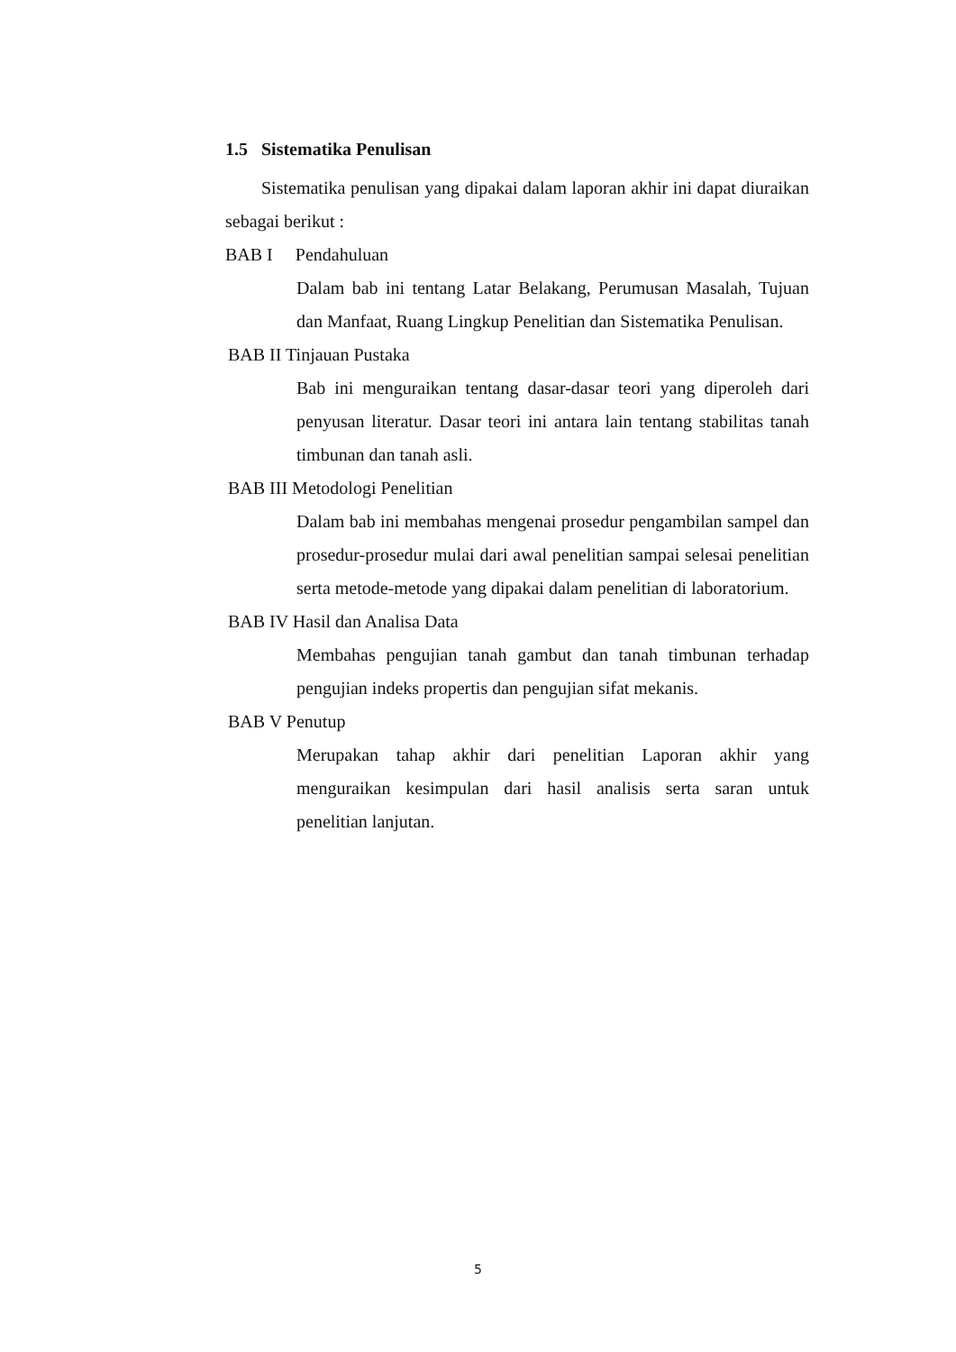1.5 Sistematika Penulisan
Sistematika penulisan yang dipakai dalam laporan akhir ini dapat diuraikan sebagai berikut :
BAB I Pendahuluan
Dalam bab ini tentang Latar Belakang, Perumusan Masalah, Tujuan dan Manfaat, Ruang Lingkup Penelitian dan Sistematika Penulisan.
BAB II Tinjauan Pustaka
Bab ini menguraikan tentang dasar-dasar teori yang diperoleh dari penyusan literatur. Dasar teori ini antara lain tentang stabilitas tanah timbunan dan tanah asli.
BAB III Metodologi Penelitian
Dalam bab ini membahas mengenai prosedur pengambilan sampel dan prosedur-prosedur mulai dari awal penelitian sampai selesai penelitian serta metode-metode yang dipakai dalam penelitian di laboratorium.
BAB IV Hasil dan Analisa Data
Membahas pengujian tanah gambut dan tanah timbunan terhadap pengujian indeks propertis dan pengujian sifat mekanis.
BAB V Penutup
Merupakan tahap akhir dari penelitian Laporan akhir yang menguraikan kesimpulan dari hasil analisis serta saran untuk penelitian lanjutan.
5